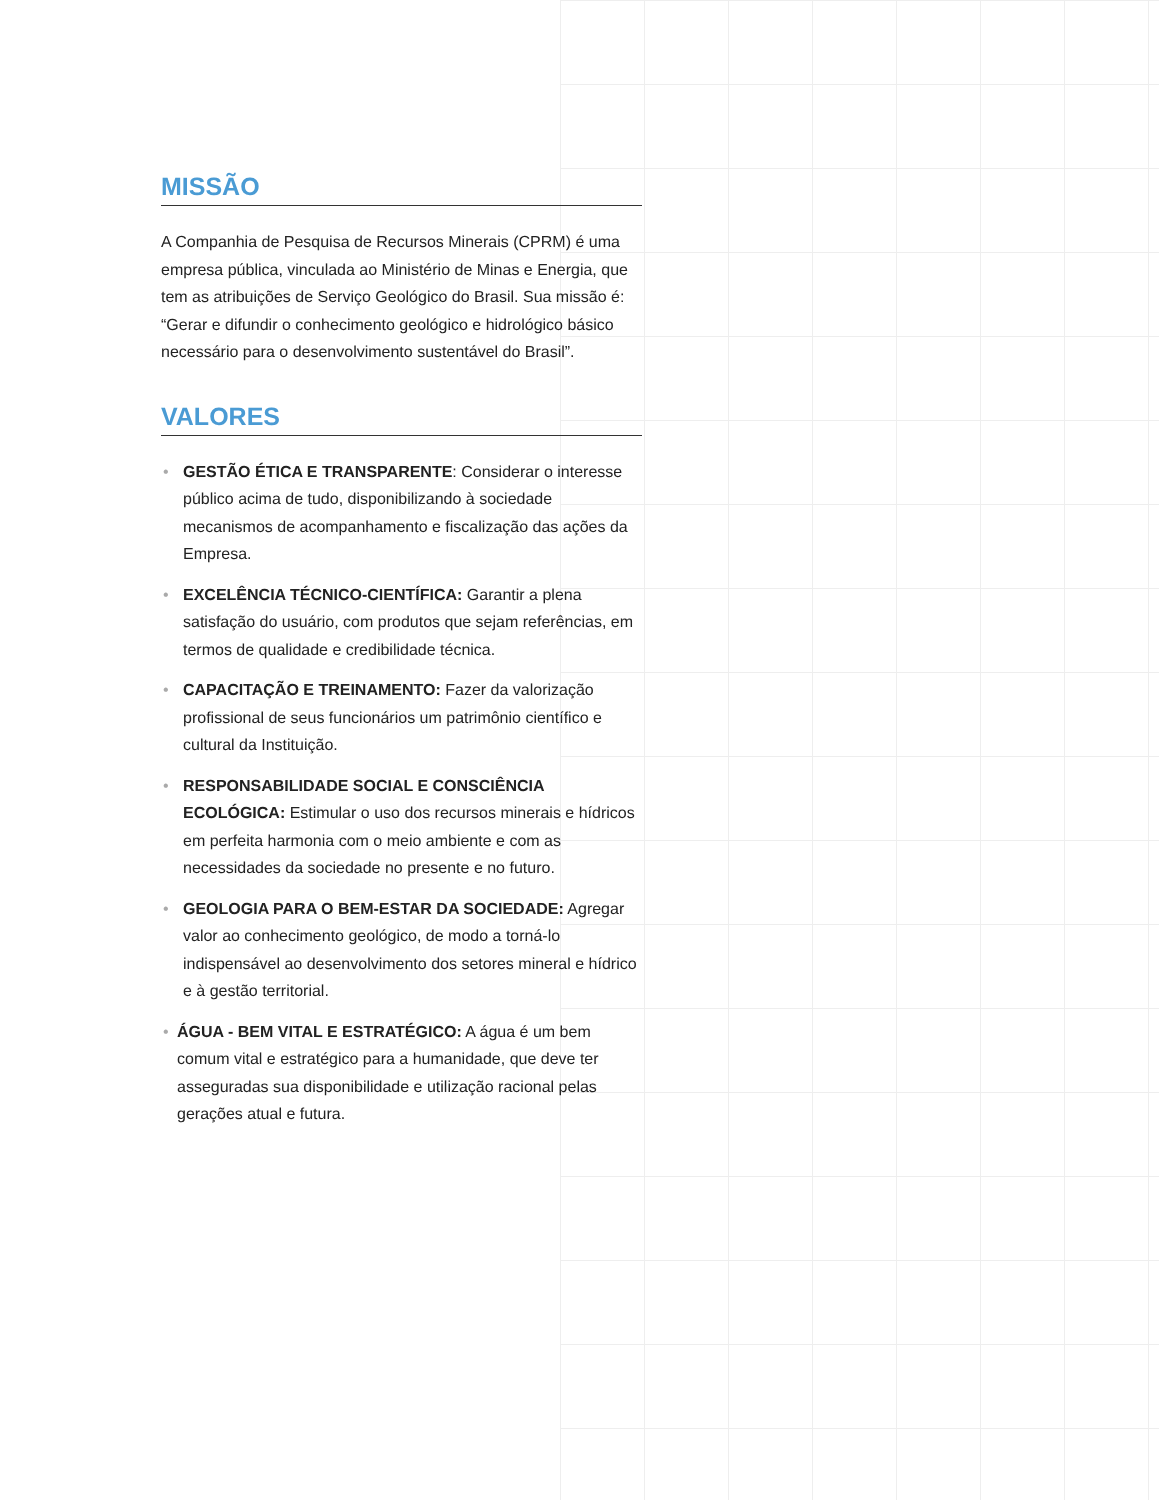MISSÃO
A Companhia de Pesquisa de Recursos Minerais (CPRM) é uma empresa pública, vinculada ao Ministério de Minas e Energia, que tem as atribuições de Serviço Geológico do Brasil. Sua missão é: “Gerar e difundir o conhecimento geológico e hidrológico básico necessário para o desenvolvimento sustentável do Brasil”.
VALORES
• GESTÃO ÉTICA E TRANSPARENTE: Considerar o interesse público acima de tudo, disponibilizando à sociedade mecanismos de acompanhamento e fiscalização das ações da Empresa.
• EXCELÊNCIA TÉCNICO-CIENTÍFICA: Garantir a plena satisfação do usuário, com produtos que sejam referências, em termos de qualidade e credibilidade técnica.
• CAPACITAÇÃO E TREINAMENTO: Fazer da valorização profissional de seus funcionários um patrimônio científico e cultural da Instituição.
• RESPONSABILIDADE SOCIAL E CONSCIÊNCIA ECOLÓGICA: Estimular o uso dos recursos minerais e hídricos em perfeita harmonia com o meio ambiente e com as necessidades da sociedade no presente e no futuro.
• GEOLOGIA PARA O BEM-ESTAR DA SOCIEDADE: Agregar valor ao conhecimento geológico, de modo a torná-lo indispensável ao desenvolvimento dos setores mineral e hídrico e à gestão territorial.
• ÁGUA - BEM VITAL E ESTRATÉGICO: A água é um bem comum vital e estratégico para a humanidade, que deve ter asseguradas sua disponibilidade e utilização racional pelas gerações atual e futura.